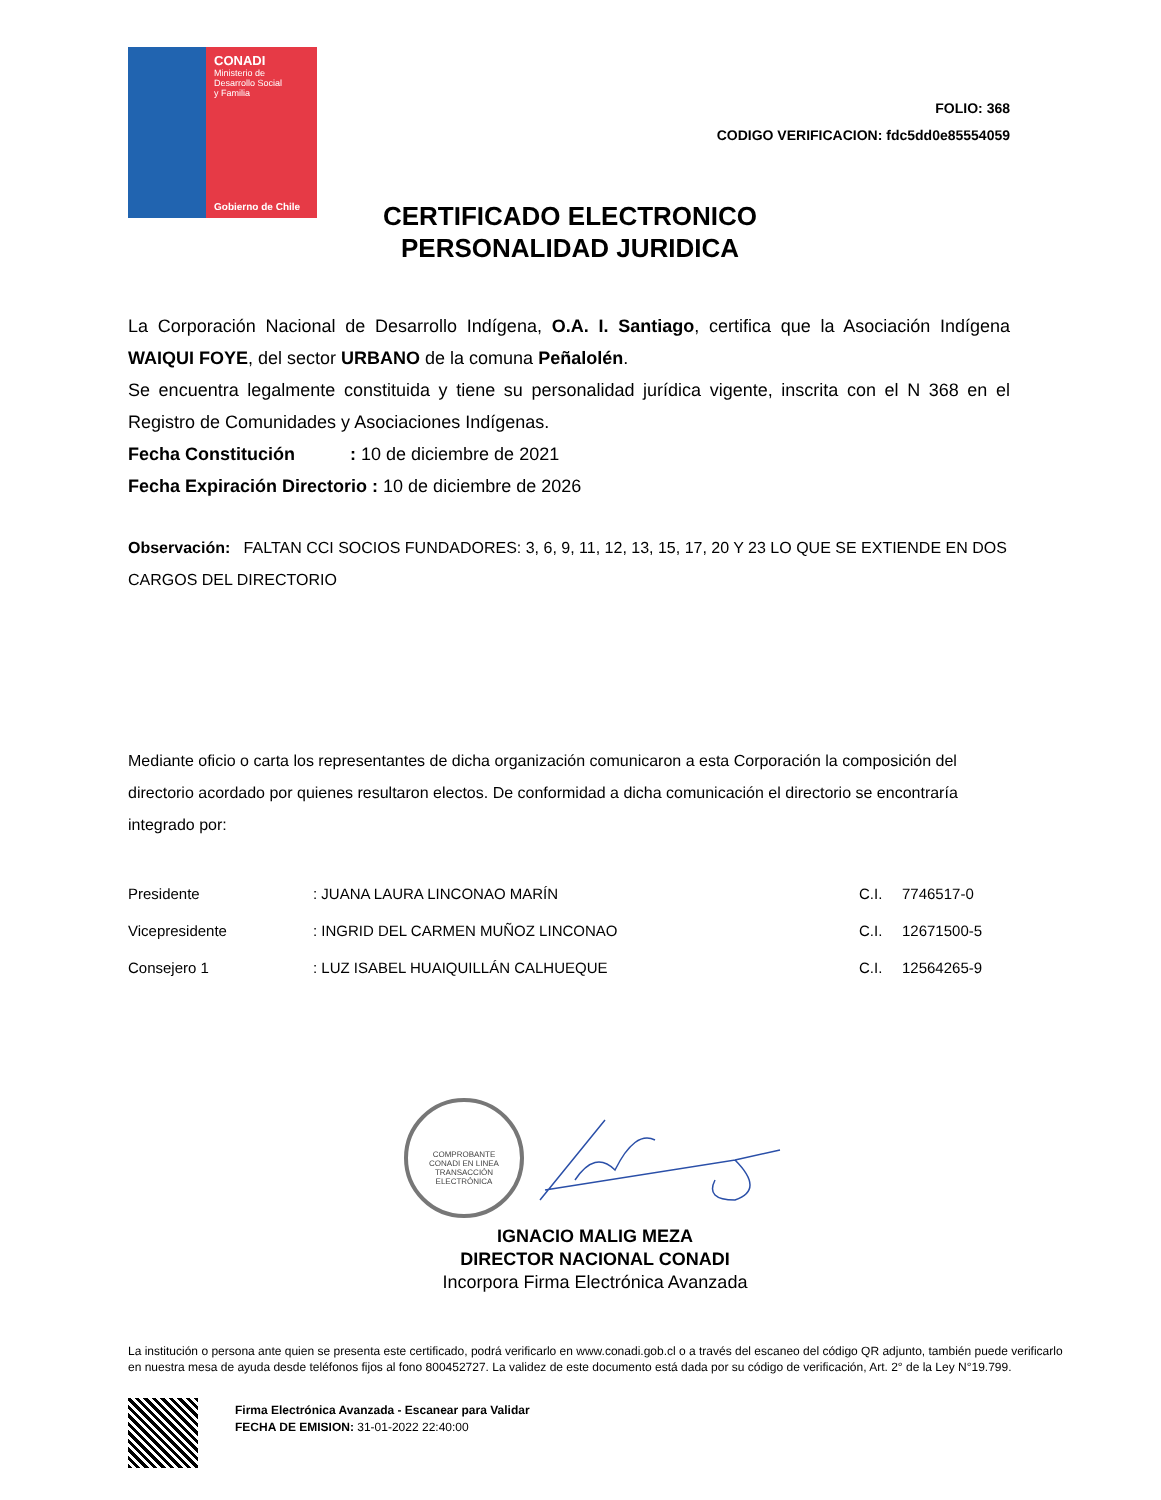CONADI
Ministerio de
Desarrollo Social
y Familia
Gobierno de Chile
FOLIO: 368
CODIGO VERIFICACION: fdc5dd0e85554059
CERTIFICADO ELECTRONICO
PERSONALIDAD JURIDICA
La Corporación Nacional de Desarrollo Indígena, O.A. I. Santiago, certifica que la Asociación Indígena WAIQUI FOYE, del sector URBANO de la comuna Peñalolén.
Se encuentra legalmente constituida y tiene su personalidad jurídica vigente, inscrita con el N 368 en el Registro de Comunidades y Asociaciones Indígenas.
Fecha Constitución : 10 de diciembre de 2021
Fecha Expiración Directorio : 10 de diciembre de 2026
Observación: FALTAN CCI SOCIOS FUNDADORES: 3, 6, 9, 11, 12, 13, 15, 17, 20 Y 23 LO QUE SE EXTIENDE EN DOS CARGOS DEL DIRECTORIO
Mediante oficio o carta los representantes de dicha organización comunicaron a esta Corporación la composición del directorio acordado por quienes resultaron electos. De conformidad a dicha comunicación el directorio se encontraría integrado por:
| Presidente | : JUANA LAURA LINCONAO MARÍN | C.I. | 7746517-0 |
| Vicepresidente | : INGRID DEL CARMEN MUÑOZ LINCONAO | C.I. | 12671500-5 |
| Consejero 1 | : LUZ ISABEL HUAIQUILLÁN CALHUEQUE | C.I. | 12564265-9 |
COMPROBANTE
CONADI EN LINEA
TRANSACCIÓN ELECTRÓNICA
IGNACIO MALIG MEZA
DIRECTOR NACIONAL CONADI
Incorpora Firma Electrónica Avanzada
La institución o persona ante quien se presenta este certificado, podrá verificarlo en www.conadi.gob.cl o a través del escaneo del código QR adjunto, también puede verificarlo en nuestra mesa de ayuda desde teléfonos fijos al fono 800452727. La validez de este documento está dada por su código de verificación, Art. 2° de la Ley N°19.799.
Firma Electrónica Avanzada - Escanear para Validar
FECHA DE EMISION: 31-01-2022 22:40:00